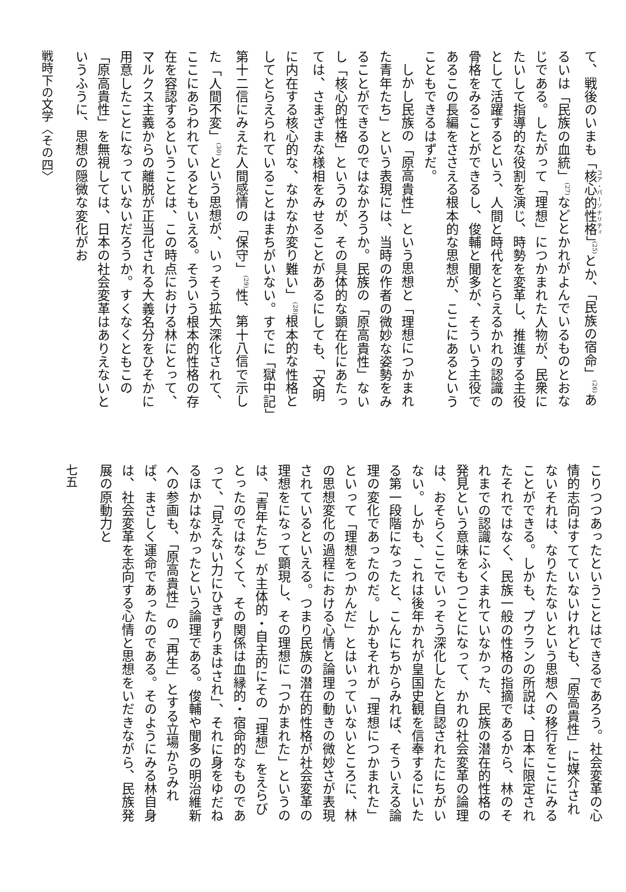て、戦後のいまも「核心的性格」<sup>(25)</sup>とか、「民族の宿命」<sup>(26)</sup>あるいは「民族の血統」<sup>(27)</sup>などとかれがよんでいるものとおなじである。したがって「理想」につかまれた人物が、民衆にたいして指導的な役割を演じ、時勢を変革し、推進する主役として活躍するという、人間と時代をとらえるかれの認識の骨格をみることができるし、俊輔と聞多が、そういう主役であるこの長編をささえる根本的な思想が、ここにあるということもできるはずだ。
しかし民族の「原高貴性」という思想と「理想につかまれた青年たち」という表現には、当時の作者の微妙な姿勢をみることができるのではなかろうか。民族の「原高貴性」ないし「核心的性格」というのが、その具体的な顕在化にあたっては、さまざまな様相をみせることがあるにしても、「文明に内在する核心的な、なかなか変り難い」<sup>(28)</sup>根本的な性格としてとらえられていることはまちがいない。すでに「獄中記」第十二信にみえた人間感情の「保守」<sup>(29)</sup>性、第十八信で示した「人間不変」<sup>(30)</sup>という思想が、いっそう拡大深化されて、ここにあらわれているともいえる。そういう根本的性格の存在を容認するということは、この時点における林にとって、マルクス主義からの離脱が正当化される大義名分をひそかに用意したことになっていないだろうか。すくなくともこの「原高貴性」を無視しては、日本の社会変革はありえないというふうに、思想の隠微な変化がお
戦時下の文学〈その四〉
こりつつあったということはできるであろう。社会変革の心情的志向はすてていないけれども、「原高貴性」に媒介されないそれは、なりたたないという思想への移行をここにみることができる。しかも、プウランの所説は、日本に限定されたそれではなく、民族一般の性格の指摘であるから、林のそれまでの認識にふくまれていなかった、民族の潜在的性格の発見という意味をもつことになって、かれの社会変革の論理は、おそらくここでいっそう深化したと自認されたにちがいない。しかも、これは後年かれが皇国史観を信奉するにいたる第一段階になったと、こんにちからみれば、そういえる論理の変化であったのだ。しかもそれが「理想につかまれた」といって「理想をつかんだ」とはいっていないところに、林の思想変化の過程における心情と論理の動きの微妙さが表現されているといえる。つまり民族の潜在的性格が社会変革の理想をになって顕現し、その理想に「つかまれた」というのは、「青年たち」が主体的・自主的にその「理想」をえらびとったのではなくて、その関係は血縁的・宿命的なものであって、「見えない力にひきずりまはされ」、それに身をゆだねるほかはなかったという論理である。俊輔や聞多の明治維新への参画も、「原高貴性」の「再生」とする立場からみれば、まさしく運命であったのである。そのようにみる林自身は、社会変革を志向する心情と思想をいだきながら、民族発展の原動力と
七五